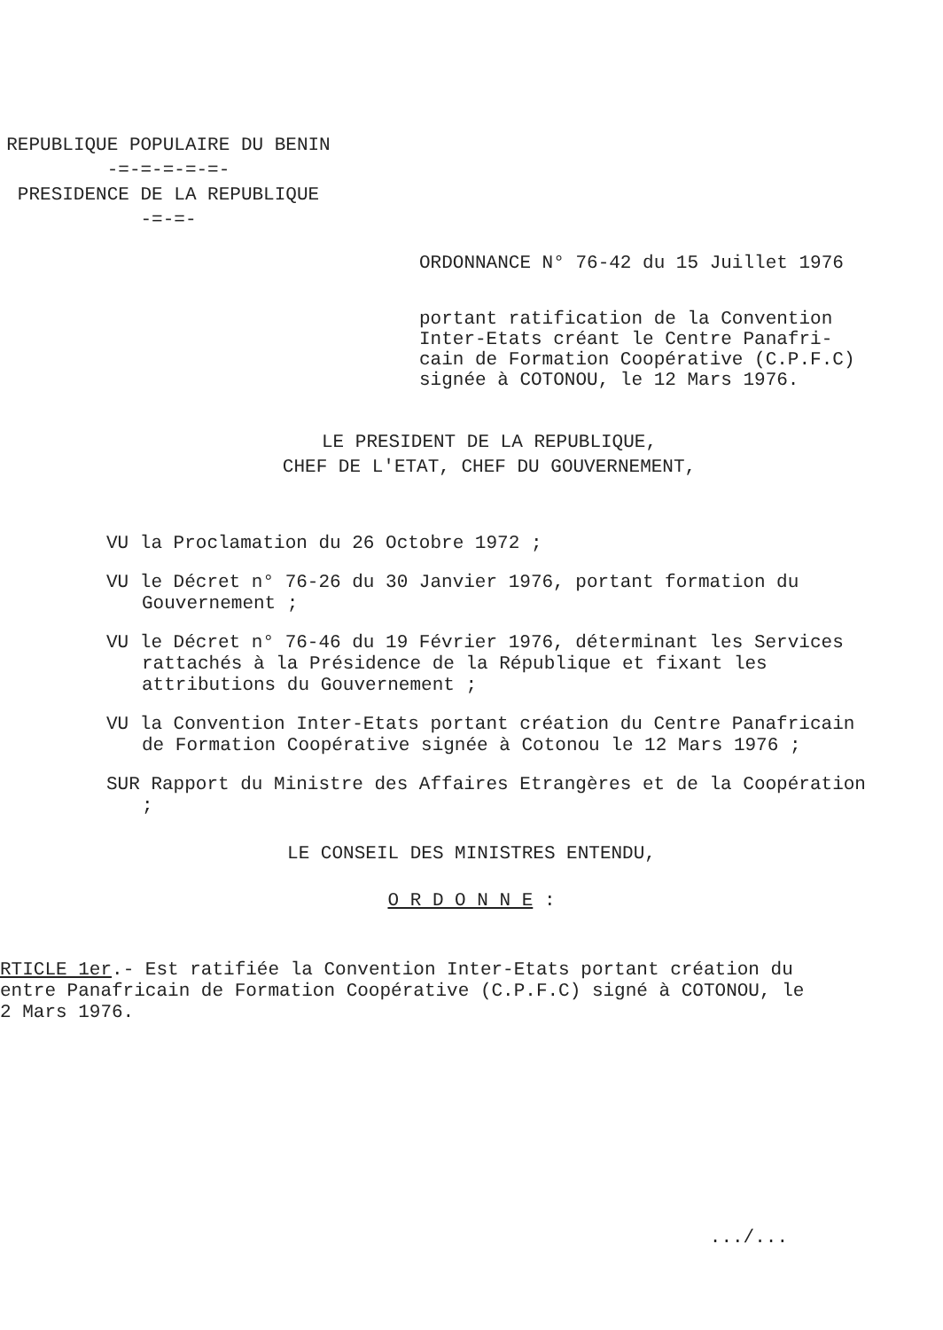REPUBLIQUE POPULAIRE DU BENIN
-=-=-=-=-=-
PRESIDENCE DE LA REPUBLIQUE
-=-=-
ORDONNANCE N° 76-42 du 15 Juillet 1976
portant ratification de la Convention
Inter-Etats créant le Centre Panafri-
cain de Formation Coopérative (C.P.F.C)
signée à COTONOU, le 12 Mars 1976.
LE PRESIDENT DE LA REPUBLIQUE,
CHEF DE L'ETAT, CHEF DU GOUVERNEMENT,
VU la Proclamation du 26 Octobre 1972 ;
VU le Décret n° 76-26 du 30 Janvier 1976, portant formation du Gouvernement ;
VU le Décret n° 76-46 du 19 Février 1976, déterminant les Services rattachés à la Présidence de la République et fixant les attributions du Gouvernement ;
VU la Convention Inter-Etats portant création du Centre Panafricain de Formation Coopérative signée à Cotonou le 12 Mars 1976 ;
SUR Rapport du Ministre des Affaires Etrangères et de la Coopération ;
LE CONSEIL DES MINISTRES ENTENDU,
O R D O N N E :
RTICLE 1er.- Est ratifiée la Convention Inter-Etats portant création du
entre Panafricain de Formation Coopérative (C.P.F.C) signé à COTONOU, le
2 Mars 1976.
.../...